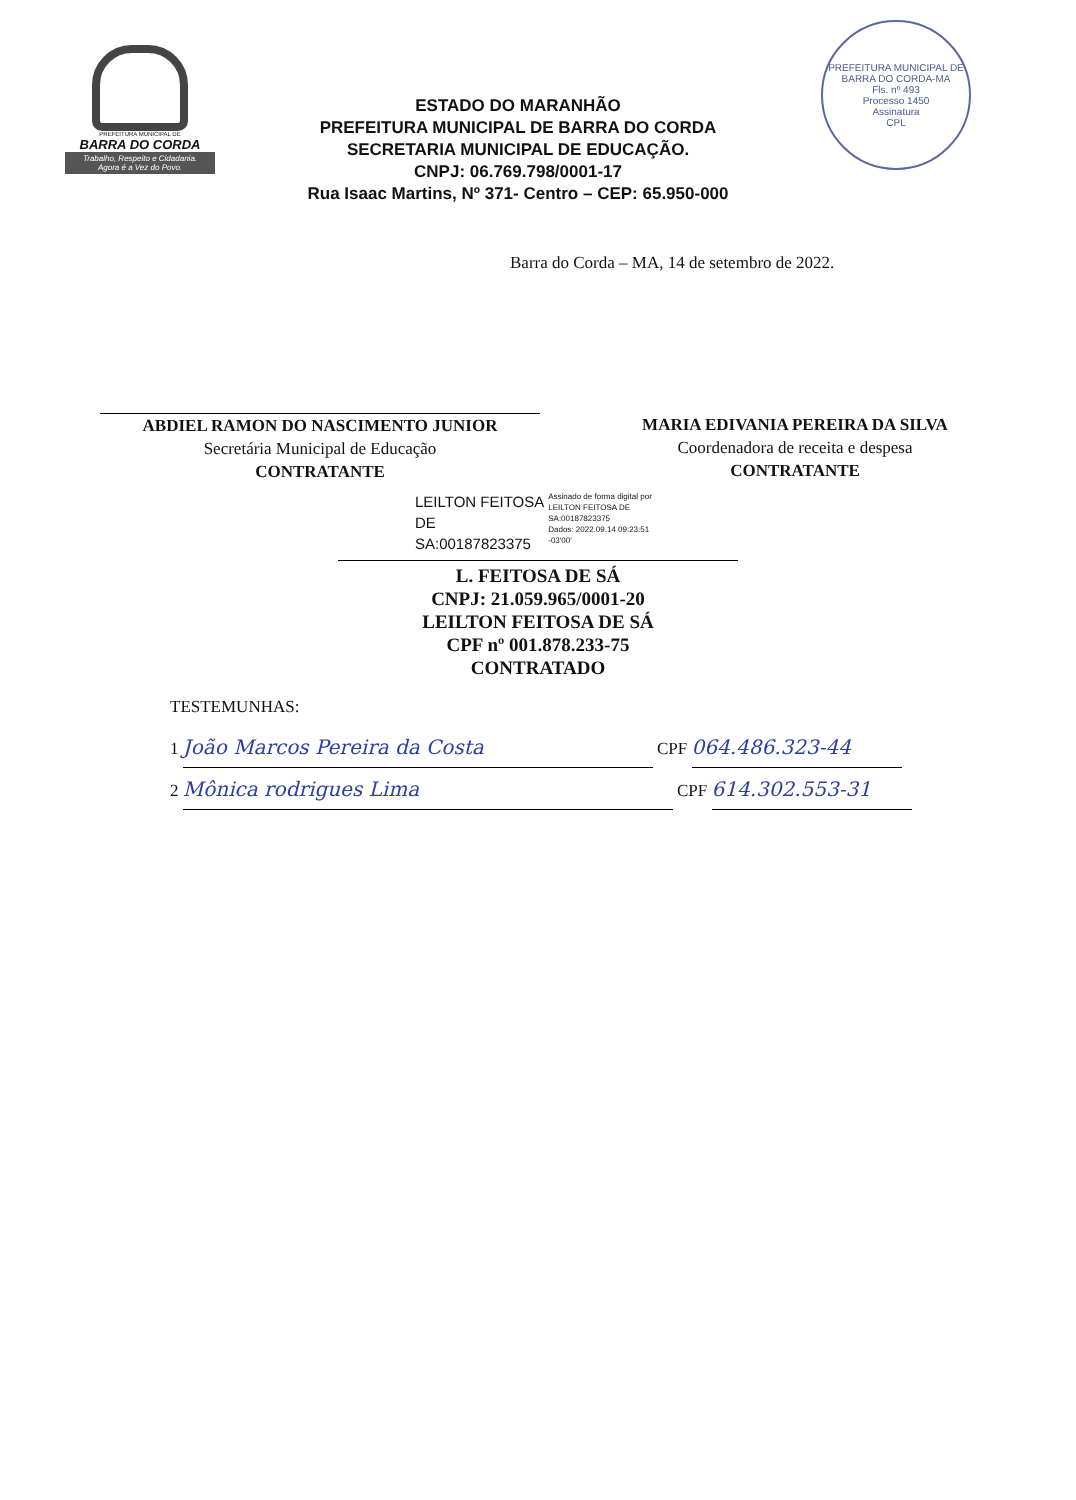PREFEITURA MUNICIPAL DE
BARRA DO CORDA
Trabalho, Respeito e Cidadania.
Agora é a Vez do Povo.
ESTADO DO MARANHÃO
PREFEITURA MUNICIPAL DE BARRA DO CORDA
SECRETARIA MUNICIPAL DE EDUCAÇÃO.
CNPJ: 06.769.798/0001-17
Rua Isaac Martins, Nº 371- Centro – CEP: 65.950-000
PREFEITURA MUNICIPAL DE BARRA DO CORDA-MA
Fls. nº 493
Processo 1450
Assinatura
CPL
Barra do Corda – MA, 14 de setembro de 2022.
ABDIEL RAMON DO NASCIMENTO JUNIOR
Secretária Municipal de Educação
CONTRATANTE
MARIA EDIVANIA PEREIRA DA SILVA
Coordenadora de receita e despesa
CONTRATANTE
LEILTON FEITOSA
DE
SA:00187823375
Assinado de forma digital por
LEILTON FEITOSA DE
SA:00187823375
Dados: 2022.09.14 09:23:51
-03'00'
L. FEITOSA DE SÁ
CNPJ: 21.059.965/0001-20
LEILTON FEITOSA DE SÁ
CPF nº 001.878.233-75
CONTRATADO
TESTEMUNHAS:
1 João Marcos Pereira da Costa CPF 064.486.323-44
2 Mônica rodrigues Lima CPF 614.302.553-31